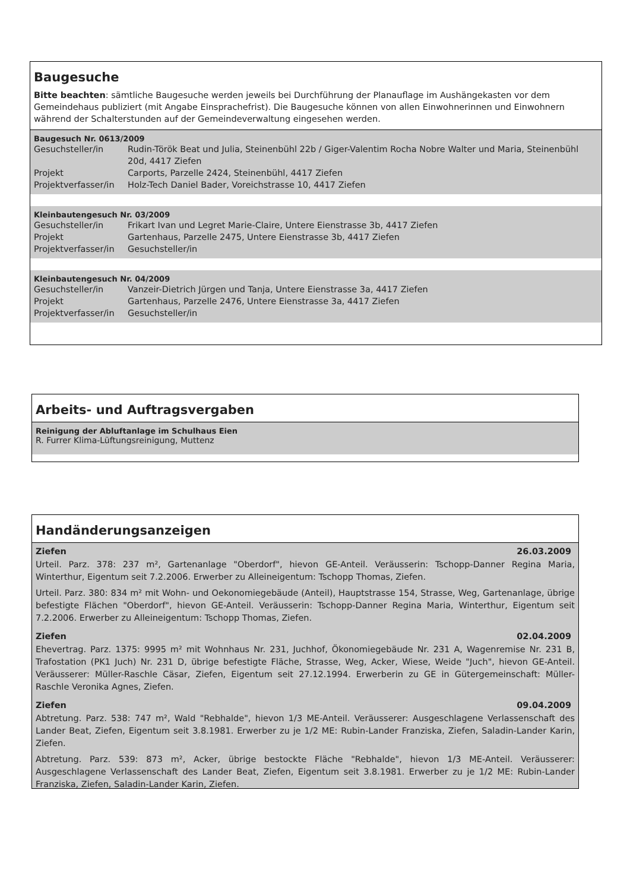Baugesuche
Bitte beachten: sämtliche Baugesuche werden jeweils bei Durchführung der Planauflage im Aushängekasten vor dem Gemeindehaus publiziert (mit Angabe Einsprachefrist). Die Baugesuche können von allen Einwohnerinnen und Einwohnern während der Schalterstunden auf der Gemeindeverwaltung eingesehen werden.
Baugesuch Nr. 0613/2009
| Gesuchsteller/in | Rudin-Török Beat und Julia, Steinenbühl 22b / Giger-Valentim Rocha Nobre Walter und Maria, Steinenbühl 20d, 4417 Ziefen |
| Projekt | Carports, Parzelle 2424, Steinenbühl, 4417 Ziefen |
| Projektverfasser/in | Holz-Tech Daniel Bader, Voreichstrasse 10, 4417 Ziefen |
Kleinbautengesuch Nr. 03/2009
| Gesuchsteller/in | Frikart Ivan und Legret Marie-Claire, Untere Eienstrasse 3b, 4417 Ziefen |
| Projekt | Gartenhaus, Parzelle 2475, Untere Eienstrasse 3b, 4417 Ziefen |
| Projektverfasser/in | Gesuchsteller/in |
Kleinbautengesuch Nr. 04/2009
| Gesuchsteller/in | Vanzeir-Dietrich Jürgen und Tanja, Untere Eienstrasse 3a, 4417 Ziefen |
| Projekt | Gartenhaus, Parzelle 2476, Untere Eienstrasse 3a, 4417 Ziefen |
| Projektverfasser/in | Gesuchsteller/in |
Arbeits- und Auftragsvergaben
Reinigung der Abluftanlage im Schulhaus Eien
R. Furrer Klima-Lüftungsreinigung, Muttenz
Handänderungsanzeigen
Ziefen 26.03.2009
Urteil. Parz. 378: 237 m², Gartenanlage "Oberdorf", hievon GE-Anteil. Veräusserin: Tschopp-Danner Regina Maria, Winterthur, Eigentum seit 7.2.2006. Erwerber zu Alleineigentum: Tschopp Thomas, Ziefen.
Urteil. Parz. 380: 834 m² mit Wohn- und Oekonomiegebäude (Anteil), Hauptstrasse 154, Strasse, Weg, Gartenanlage, übrige befestigte Flächen "Oberdorf", hievon GE-Anteil. Veräusserin: Tschopp-Danner Regina Maria, Winterthur, Eigentum seit 7.2.2006. Erwerber zu Alleineigentum: Tschopp Thomas, Ziefen.
Ziefen 02.04.2009
Ehevertrag. Parz. 1375: 9995 m² mit Wohnhaus Nr. 231, Juchhof, Ökonomiegebäude Nr. 231 A, Wagenremise Nr. 231 B, Trafostation (PK1 Juch) Nr. 231 D, übrige befestigte Fläche, Strasse, Weg, Acker, Wiese, Weide "Juch", hievon GE-Anteil. Veräusserer: Müller-Raschle Cäsar, Ziefen, Eigentum seit 27.12.1994. Erwerberin zu GE in Gütergemeinschaft: Müller-Raschle Veronika Agnes, Ziefen.
Ziefen 09.04.2009
Abtretung. Parz. 538: 747 m², Wald "Rebhalde", hievon 1/3 ME-Anteil. Veräusserer: Ausgeschlagene Verlassenschaft des Lander Beat, Ziefen, Eigentum seit 3.8.1981. Erwerber zu je 1/2 ME: Rubin-Lander Franziska, Ziefen, Saladin-Lander Karin, Ziefen.
Abtretung. Parz. 539: 873 m², Acker, übrige bestockte Fläche "Rebhalde", hievon 1/3 ME-Anteil. Veräusserer: Ausgeschlagene Verlassenschaft des Lander Beat, Ziefen, Eigentum seit 3.8.1981. Erwerber zu je 1/2 ME: Rubin-Lander Franziska, Ziefen, Saladin-Lander Karin, Ziefen.